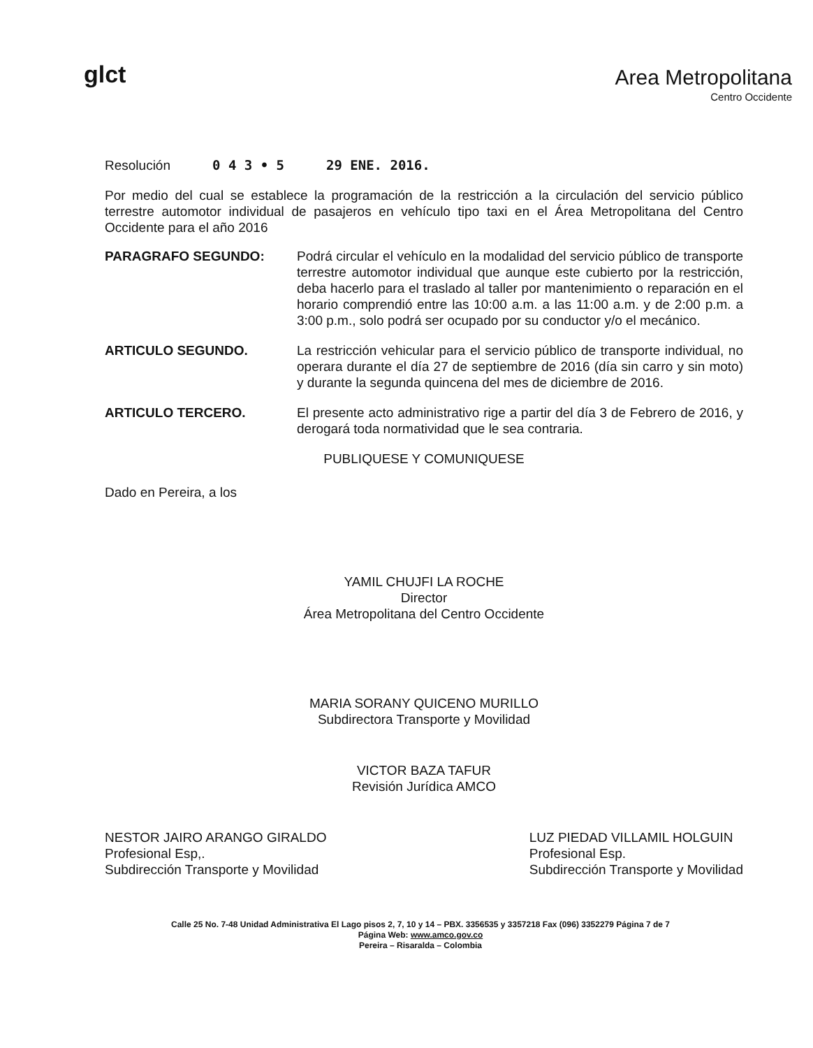glct
Area Metropolitana
Centro Occidente
Resolución 0 4 3 • 5 29 ENE. 2016.
Por medio del cual se establece la programación de la restricción a la circulación del servicio público terrestre automotor individual de pasajeros en vehículo tipo taxi en el Área Metropolitana del Centro Occidente para el año 2016
PARAGRAFO SEGUNDO: Podrá circular el vehículo en la modalidad del servicio público de transporte terrestre automotor individual que aunque este cubierto por la restricción, deba hacerlo para el traslado al taller por mantenimiento o reparación en el horario comprendió entre las 10:00 a.m. a las 11:00 a.m. y de 2:00 p.m. a 3:00 p.m., solo podrá ser ocupado por su conductor y/o el mecánico.
ARTICULO SEGUNDO. La restricción vehicular para el servicio público de transporte individual, no operara durante el día 27 de septiembre de 2016 (día sin carro y sin moto) y durante la segunda quincena del mes de diciembre de 2016.
ARTICULO TERCERO. El presente acto administrativo rige a partir del día 3 de Febrero de 2016, y derogará toda normatividad que le sea contraria.
PUBLIQUESE Y COMUNIQUESE
Dado en Pereira, a los
YAMIL CHUJFI LA ROCHE
Director
Área Metropolitana del Centro Occidente
MARIA SORANY QUICENO MURILLO
Subdirectora Transporte y Movilidad
VICTOR BAZA TAFUR
Revisión Jurídica AMCO
NESTOR JAIRO ARANGO GIRALDO
Profesional Esp,.
Subdirección Transporte y Movilidad
LUZ PIEDAD VILLAMIL HOLGUIN
Profesional Esp.
Subdirección Transporte y Movilidad
Calle 25 No. 7-48 Unidad Administrativa El Lago pisos 2, 7, 10 y 14 – PBX. 3356535 y 3357218 Fax (096) 3352279 Página 7 de 7
Página Web: www.amco.gov.co
Pereira – Risaralda – Colombia